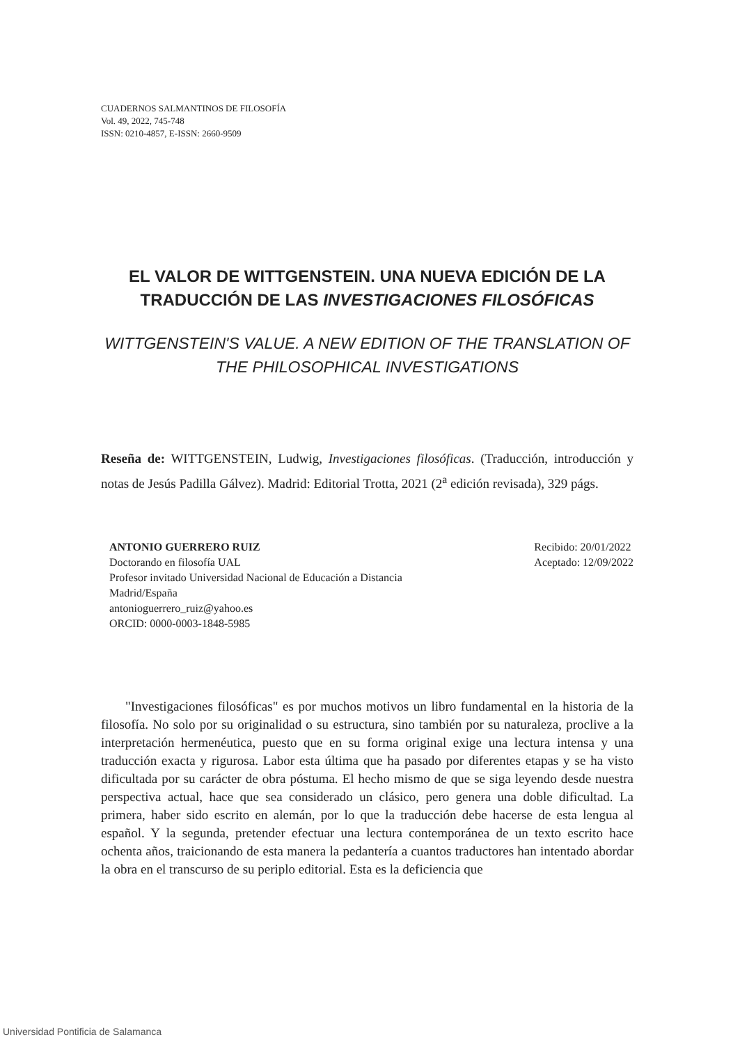CUADERNOS SALMANTINOS DE FILOSOFÍA
Vol. 49, 2022, 745-748
ISSN: 0210-4857, E-ISSN: 2660-9509
EL VALOR DE WITTGENSTEIN. UNA NUEVA EDICIÓN DE LA TRADUCCIÓN DE LAS INVESTIGACIONES FILOSÓFICAS
WITTGENSTEIN'S VALUE. A NEW EDITION OF THE TRANSLATION OF THE PHILOSOPHICAL INVESTIGATIONS
Reseña de: WITTGENSTEIN, Ludwig, Investigaciones filosóficas. (Traducción, introducción y notas de Jesús Padilla Gálvez). Madrid: Editorial Trotta, 2021 (2<sup>a</sup> edición revisada), 329 págs.
ANTONIO GUERRERO RUIZ
Doctorando en filosofía UAL
Profesor invitado Universidad Nacional de Educación a Distancia
Madrid/España
antonioguerrero_ruiz@yahoo.es
ORCID: 0000-0003-1848-5985
Recibido: 20/01/2022
Aceptado: 12/09/2022
"Investigaciones filosóficas" es por muchos motivos un libro fundamental en la historia de la filosofía. No solo por su originalidad o su estructura, sino también por su naturaleza, proclive a la interpretación hermenéutica, puesto que en su forma original exige una lectura intensa y una traducción exacta y rigurosa. Labor esta última que ha pasado por diferentes etapas y se ha visto dificultada por su carácter de obra póstuma. El hecho mismo de que se siga leyendo desde nuestra perspectiva actual, hace que sea considerado un clásico, pero genera una doble dificultad. La primera, haber sido escrito en alemán, por lo que la traducción debe hacerse de esta lengua al español. Y la segunda, pretender efectuar una lectura contemporánea de un texto escrito hace ochenta años, traicionando de esta manera la pedantería a cuantos traductores han intentado abordar la obra en el transcurso de su periplo editorial. Esta es la deficiencia que
Universidad Pontificia de Salamanca